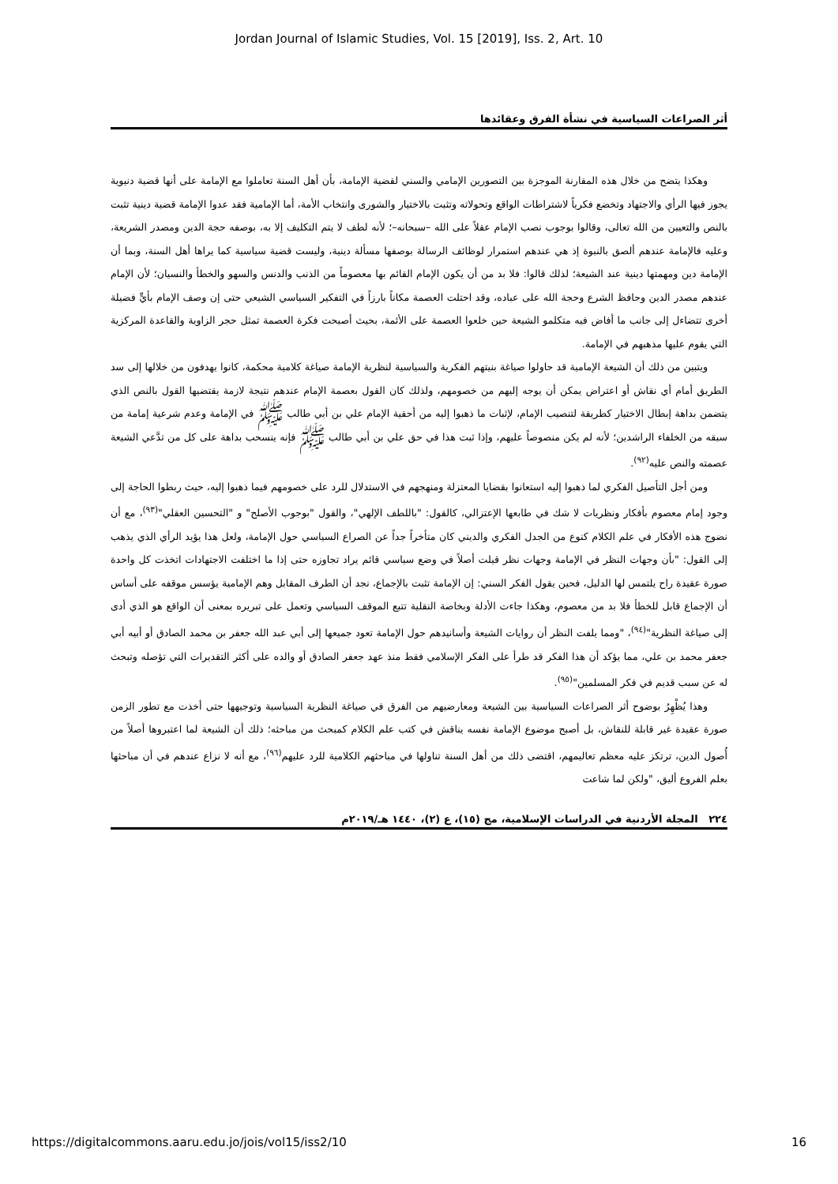Jordan Journal of Islamic Studies, Vol. 15 [2019], Iss. 2, Art. 10
أثر الصراعات السياسية في نشأة الفرق وعقائدها
وهكذا يتضح من خلال هذه المقارنة الموجزة بين التصورين الإمامي والسني لقضية الإمامة، بأن أهل السنة تعاملوا مع الإمامة على أنها قضية دنيوية يجوز فيها الرأي والاجتهاد وتخضع فكرياً لاشتراطات الواقع وتحولاته وتثبت بالاختيار والشورى وانتخاب الأمة، أما الإمامية فقد عدوا الإمامة قضية دينية تثبت بالنص والتعيين من الله تعالى، وقالوا بوجوب نصب الإمام عقلاً على الله –سبحانه–؛ لأنه لطف لا يتم التكليف إلا به، بوصفه حجة الدين ومصدر الشريعة، وعليه فالإمامة عندهم ألصق بالنبوة إذ هي عندهم استمرار لوظائف الرسالة بوصفها مسألة دينية، وليست قضية سياسية كما يراها أهل السنة، وبما أن الإمامة دين ومهمتها دينية عند الشيعة؛ لذلك قالوا: فلا بد من أن يكون الإمام القائم بها معصوماً من الذنب والدنس والسهو والخطأ والنسيان؛ لأن الإمام عندهم مصدر الدين وحافظ الشرع وحجة الله على عباده، وقد احتلت العصمة مكاناً بارزاً في التفكير السياسي الشيعي حتى إن وصف الإمام بأيٍّ فضيلة أخرى تتضاءل إلى جانب ما أفاض فيه متكلمو الشيعة حين خلعوا العصمة على الأئمة، بحيث أصبحت فكرة العصمة تمثل حجر الزاوية والقاعدة المركزية التي يقوم عليها مذهبهم في الإمامة.
ويتبين من ذلك أن الشيعة الإمامية قد حاولوا صياغة بنيتهم الفكرية والسياسية لنظرية الإمامة صياغة كلامية محكمة، كانوا يهدفون من خلالها إلى سد الطريق أمام أي نقاش أو اعتراض يمكن أن يوجه إليهم من خصومهم، ولذلك كان القول بعصمة الإمام عندهم نتيجة لازمة يقتضيها القول بالنص الذي يتضمن بداهة إبطال الاختيار كطريقة لتنصيب الإمام، لإثبات ما ذهبوا إليه من أحقية الإمام علي بن أبي طالب ﷺ في الإمامة وعدم شرعية إمامة من سبقه من الخلفاء الراشدين؛ لأنه لم يكن منصوصاً عليهم، وإذا ثبت هذا في حق علي بن أبي طالب ﷺ فإنه ينسحب بداهة على كل من تدَّعي الشيعة عصمته والنص عليه<sup>(٩٢)</sup>.
ومن أجل التأصيل الفكري لما ذهبوا إليه استعانوا بقضايا المعتزلة ومنهجهم في الاستدلال للرد على خصومهم فيما ذهبوا إليه، حيث ربطوا الحاجة إلى وجود إمام معصوم بأفكار ونظريات لا شك في طابعها الإعتزالي، كالقول: "باللطف الإلهي"، والقول "بوجوب الأصلح" و "التحسين العقلي"<sup>(٩٣)</sup>، مع أن نضوج هذه الأفكار في علم الكلام كنوع من الجدل الفكري والديني كان متأخراً جداً عن الصراع السياسي حول الإمامة، ولعل هذا يؤيد الرأي الذي يذهب إلى القول: "بأن وجهات النظر في الإمامة وجهات نظر قيلت أصلاً في وضع سياسي قائم يراد تجاوزه حتى إذا ما اختلفت الاجتهادات اتخذت كل واحدة صورة عقيدة راح يلتمس لها الدليل، فحين يقول الفكر السني: إن الإمامة تثبت بالإجماع، نجد أن الطرف المقابل وهم الإمامية يؤسس موقفه على أساس أن الإجماع قابل للخطأ فلا بد من معصوم، وهكذا جاءت الأدلة وبخاصة النقلية تتبع الموقف السياسي وتعمل على تبريره بمعنى أن الواقع هو الذي أدى إلى صياغة النظرية"<sup>(٩٤)</sup>، "ومما يلفت النظر أن روايات الشيعة وأسانيدهم حول الإمامة تعود جميعها إلى أبي عبد الله جعفر بن محمد الصادق أو أبيه أبي جعفر محمد بن علي، مما يؤكد أن هذا الفكر قد طرأ على الفكر الإسلامي فقط منذ عهد جعفر الصادق أو والده على أكثر التقديرات التي تؤصله وتبحث له عن سبب قديم في فكر المسلمين"<sup>(٩٥)</sup>.
وهذا يُظْهِرُ بوضوح أثر الصراعات السياسية بين الشيعة ومعارضيهم من الفرق في صياغة النظرية السياسية وتوجيهها حتى أخذت مع تطور الزمن صورة عقيدة غير قابلة للنقاش، بل أصبح موضوع الإمامة نفسه يناقش في كتب علم الكلام كمبحث من مباحثه؛ ذلك أن الشيعة لما اعتبروها أصلاً من أُصول الدين، ترتكز عليه معظم تعاليمهم، اقتضى ذلك من أهل السنة تناولها في مباحثهم الكلامية للرد عليهم<sup>(٩٦)</sup>، مع أنه لا نزاع عندهم في أن مباحثها بعلم الفروع أليق، "ولكن لما شاعت
٢٢٤ المجلة الأردنية في الدراسات الإسلامية، مج (١٥)، ع (٢)، ١٤٤٠ هـ/٢٠١٩م
https://digitalcommons.aaru.edu.jo/jois/vol15/iss2/10 16